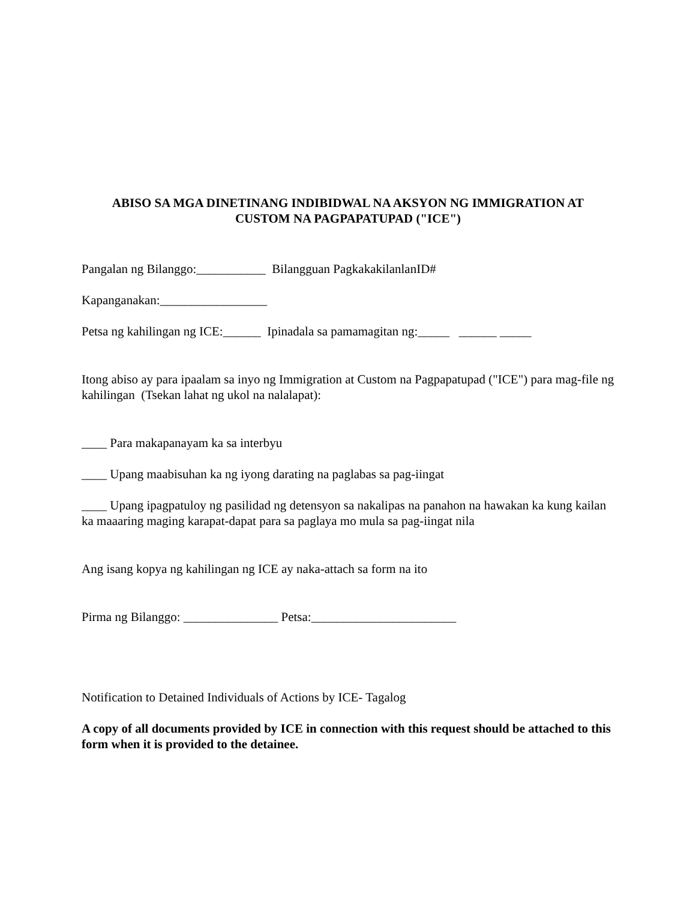ABISO SA MGA DINETINANG INDIBIDWAL NA AKSYON NG IMMIGRATION AT
CUSTOM NA PAGPAPATUPAD ("ICE")
Pangalan ng Bilanggo:___________ Bilangguan PagkakakilanlanID#
Kapanganakan:_________________
Petsa ng kahilingan ng ICE:______ Ipinadala sa pamamagitan ng:_____ ______ _____
Itong abiso ay para ipaalam sa inyo ng Immigration at Custom na Pagpapatupad ("ICE") para mag-file ng kahilingan (Tsekan lahat ng ukol na nalalapat):
____ Para makapanayam ka sa interbyu
____ Upang maabisuhan ka ng iyong darating na paglabas sa pag-iingat
____ Upang ipagpatuloy ng pasilidad ng detensyon sa nakalipas na panahon na hawakan ka kung kailan ka maaaring maging karapat-dapat para sa paglaya mo mula sa pag-iingat nila
Ang isang kopya ng kahilingan ng ICE ay naka-attach sa form na ito
Pirma ng Bilanggo: _______________ Petsa:_______________________
Notification to Detained Individuals of Actions by ICE- Tagalog
A copy of all documents provided by ICE in connection with this request should be attached to this form when it is provided to the detainee.